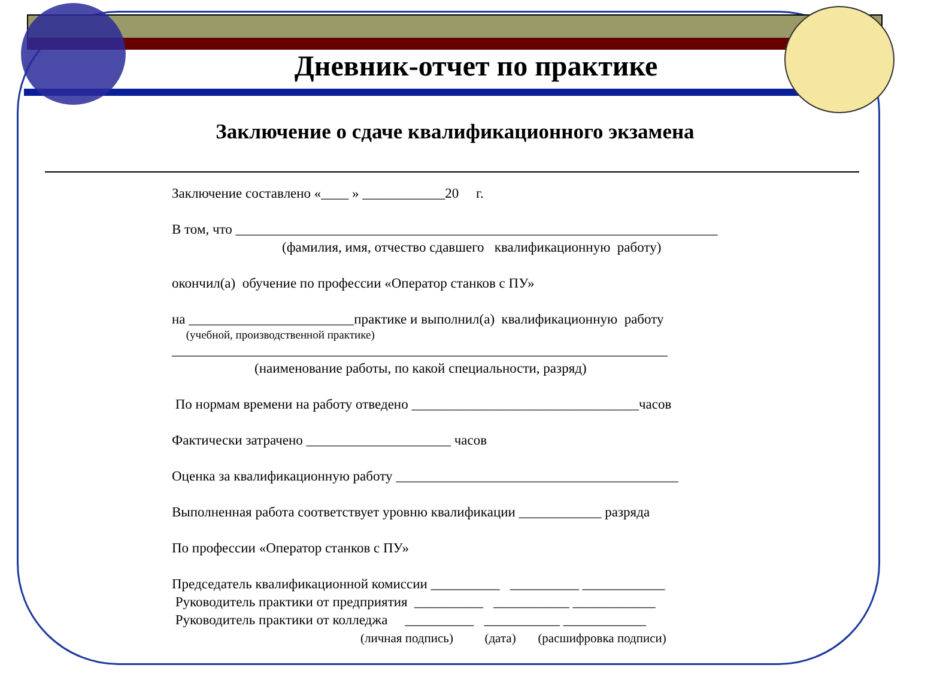Дневник-отчет по практике
Заключение о сдаче квалификационного экзамена
Заключение составлено «____ » ____________20 г.
В том, что ______________________________________________________________________
(фамилия, имя, отчество сдавшего квалификационную работу)
окончил(а) обучение по профессии «Оператор станков с ПУ»
на ________________________практике и выполнил(а) квалификационную работу
(учебной, производственной практике)
________________________________________________________________________
(наименование работы, по какой специальности, разряд)
По нормам времени на работу отведено _________________________________часов
Фактически затрачено _____________________ часов
Оценка за квалификационную работу _________________________________________
Выполненная работа соответствует уровню квалификации ____________ разряда
По профессии «Оператор станков с ПУ»
Председатель квалификационной комиссии __________ __________ ____________
Руководитель практики от предприятия __________ ___________ ____________
Руководитель практики от колледжа __________ ___________ ____________
(личная подпись) (дата) (расшифровка подписи)